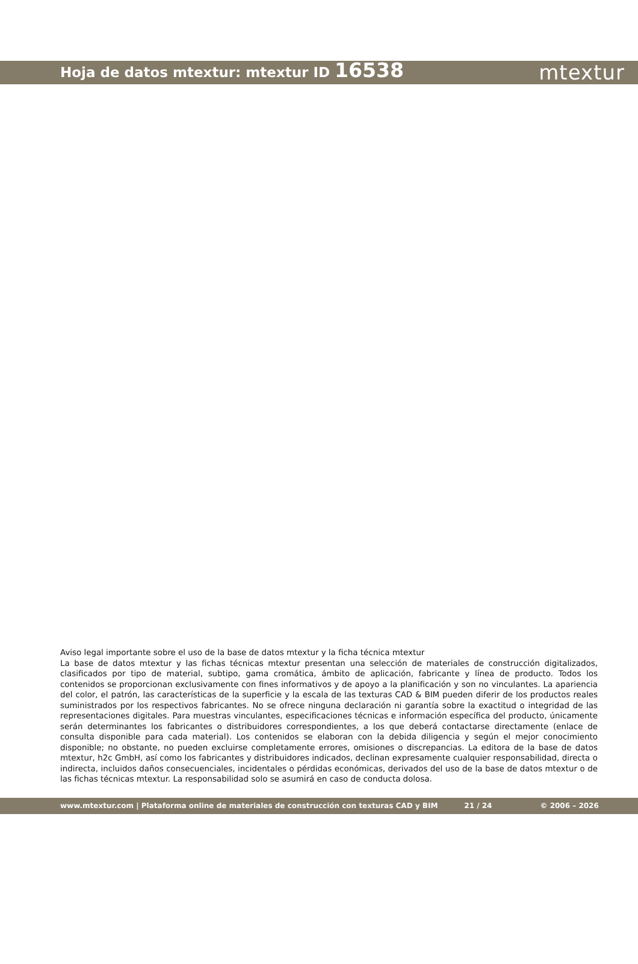Hoja de datos mtextur: mtextur ID 16538
mtextur
Aviso legal importante sobre el uso de la base de datos mtextur y la ficha técnica mtextur
La base de datos mtextur y las fichas técnicas mtextur presentan una selección de materiales de construcción digitalizados, clasificados por tipo de material, subtipo, gama cromática, ámbito de aplicación, fabricante y línea de producto. Todos los contenidos se proporcionan exclusivamente con fines informativos y de apoyo a la planificación y son no vinculantes. La apariencia del color, el patrón, las características de la superficie y la escala de las texturas CAD & BIM pueden diferir de los productos reales suministrados por los respectivos fabricantes. No se ofrece ninguna declaración ni garantía sobre la exactitud o integridad de las representaciones digitales. Para muestras vinculantes, especificaciones técnicas e información específica del producto, únicamente serán determinantes los fabricantes o distribuidores correspondientes, a los que deberá contactarse directamente (enlace de consulta disponible para cada material). Los contenidos se elaboran con la debida diligencia y según el mejor conocimiento disponible; no obstante, no pueden excluirse completamente errores, omisiones o discrepancias. La editora de la base de datos mtextur, h2c GmbH, así como los fabricantes y distribuidores indicados, declinan expresamente cualquier responsabilidad, directa o indirecta, incluidos daños consecuenciales, incidentales o pérdidas económicas, derivados del uso de la base de datos mtextur o de las fichas técnicas mtextur. La responsabilidad solo se asumirá en caso de conducta dolosa.
www.mtextur.com | Plataforma online de materiales de construcción con texturas CAD y BIM 21 / 24 © 2006 – 2026